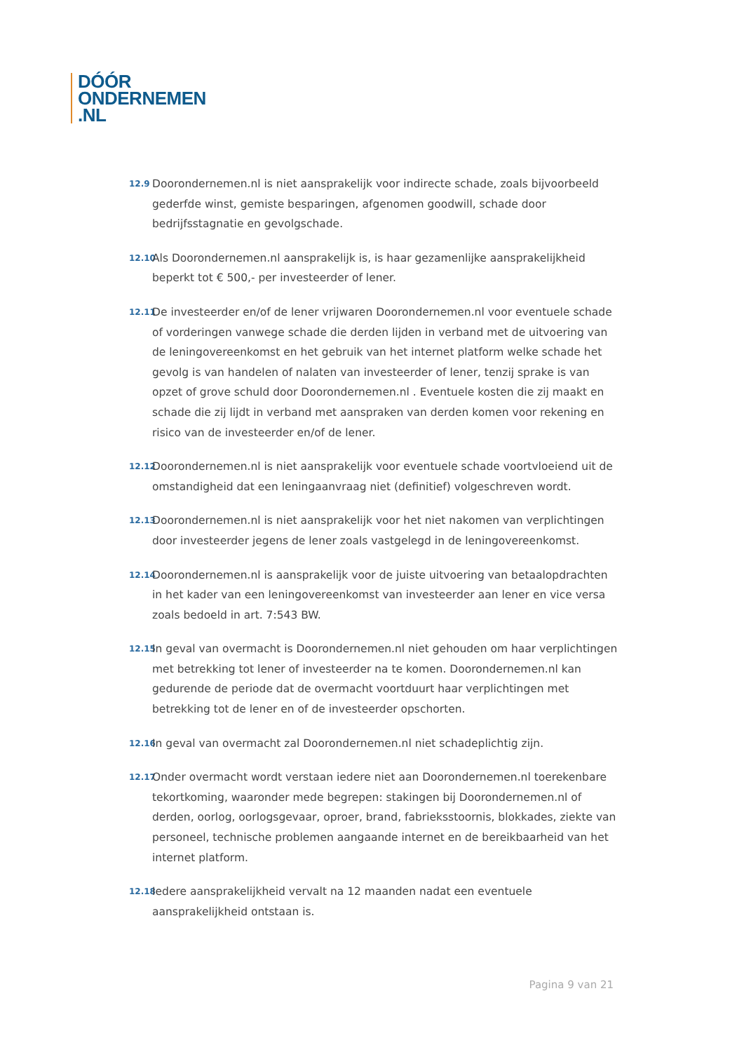DÓÓR
ONDERNEMEN
.NL
12.9
Doorondernemen.nl is niet aansprakelijk voor indirecte schade, zoals bijvoorbeeld gederfde winst, gemiste besparingen, afgenomen goodwill, schade door bedrijfsstagnatie en gevolgschade.
12.10
Als Doorondernemen.nl aansprakelijk is, is haar gezamenlijke aansprakelijkheid beperkt tot € 500,- per investeerder of lener.
12.11
De investeerder en/of de lener vrijwaren Doorondernemen.nl voor eventuele schade of vorderingen vanwege schade die derden lijden in verband met de uitvoering van de leningovereenkomst en het gebruik van het internet platform welke schade het gevolg is van handelen of nalaten van investeerder of lener, tenzij sprake is van opzet of grove schuld door Doorondernemen.nl . Eventuele kosten die zij maakt en schade die zij lijdt in verband met aanspraken van derden komen voor rekening en risico van de investeerder en/of de lener.
12.12
Doorondernemen.nl is niet aansprakelijk voor eventuele schade voortvloeiend uit de omstandigheid dat een leningaanvraag niet (definitief) volgeschreven wordt.
12.13
Doorondernemen.nl is niet aansprakelijk voor het niet nakomen van verplichtingen door investeerder jegens de lener zoals vastgelegd in de leningovereenkomst.
12.14
Doorondernemen.nl is aansprakelijk voor de juiste uitvoering van betaalopdrachten in het kader van een leningovereenkomst van investeerder aan lener en vice versa zoals bedoeld in art. 7:543 BW.
12.15
In geval van overmacht is Doorondernemen.nl niet gehouden om haar verplichtingen met betrekking tot lener of investeerder na te komen. Doorondernemen.nl kan gedurende de periode dat de overmacht voortduurt haar verplichtingen met betrekking tot de lener en of de investeerder opschorten.
12.16
In geval van overmacht zal Doorondernemen.nl niet schadeplichtig zijn.
12.17
Onder overmacht wordt verstaan iedere niet aan Doorondernemen.nl toerekenbare tekortkoming, waaronder mede begrepen: stakingen bij Doorondernemen.nl of derden, oorlog, oorlogsgevaar, oproer, brand, fabrieksstoornis, blokkades, ziekte van personeel, technische problemen aangaande internet en de bereikbaarheid van het internet platform.
12.18
Iedere aansprakelijkheid vervalt na 12 maanden nadat een eventuele aansprakelijkheid ontstaan is.
Pagina 9 van 21